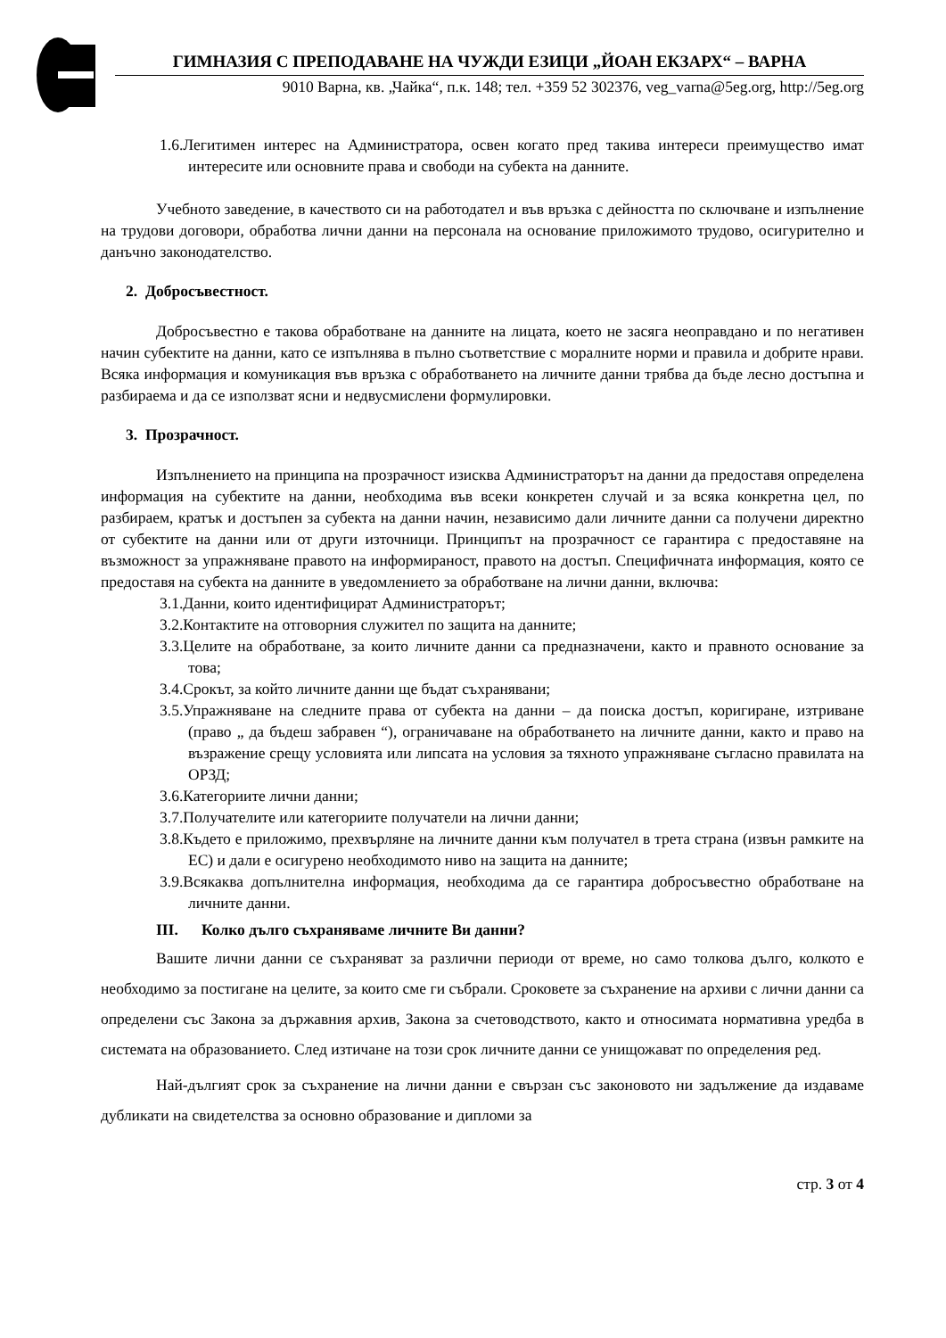ГИМНАЗИЯ С ПРЕПОДАВАНЕ НА ЧУЖДИ ЕЗИЦИ „ЙОАН ЕКЗАРХ“ – ВАРНА
9010 Варна, кв. „Чайка“, п.к. 148; тел. +359 52 302376, veg_varna@5eg.org, http://5eg.org
1.6.Легитимен интерес на Администратора, освен когато пред такива интереси преимущество имат интересите или основните права и свободи на субекта на данните.
Учебното заведение, в качеството си на работодател и във връзка с дейността по сключване и изпълнение на трудови договори, обработва лични данни на персонала на основание приложимото трудово, осигурително и данъчно законодателство.
2. Добросъвестност.
Добросъвестно е такова обработване на данните на лицата, което не засяга неоправдано и по негативен начин субектите на данни, като се изпълнява в пълно съответствие с моралните норми и правила и добрите нрави. Всяка информация и комуникация във връзка с обработването на личните данни трябва да бъде лесно достъпна и разбираема и да се използват ясни и недвусмислени формулировки.
3. Прозрачност.
Изпълнението на принципа на прозрачност изисква Администраторът на данни да предоставя определена информация на субектите на данни, необходима във всеки конкретен случай и за всяка конкретна цел, по разбираем, кратък и достъпен за субекта на данни начин, независимо дали личните данни са получени директно от субектите на данни или от други източници. Принципът на прозрачност се гарантира с предоставяне на възможност за упражняване правото на информираност, правото на достъп. Специфичната информация, която се предоставя на субекта на данните в уведомлението за обработване на лични данни, включва:
3.1.Данни, които идентифицират Администраторът;
3.2.Контактите на отговорния служител по защита на данните;
3.3.Целите на обработване, за които личните данни са предназначени, както и правното основание за това;
3.4.Срокът, за който личните данни ще бъдат съхранявани;
3.5.Упражняване на следните права от субекта на данни – да поиска достъп, коригиране, изтриване (право „ да бъдеш забравен “), ограничаване на обработването на личните данни, както и право на възражение срещу условията или липсата на условия за тяхното упражняване съгласно правилата на ОРЗД;
3.6.Категориите лични данни;
3.7.Получателите или категориите получатели на лични данни;
3.8.Където е приложимо, прехвърляне на личните данни към получател в трета страна (извън рамките на ЕС) и дали е осигурено необходимото ниво на защита на данните;
3.9.Всякаква допълнителна информация, необходима да се гарантира добросъвестно обработване на личните данни.
III. Колко дълго съхраняваме личните Ви данни?
Вашите лични данни се съхраняват за различни периоди от време, но само толкова дълго, колкото е необходимо за постигане на целите, за които сме ги събрали. Сроковете за съхранение на архиви с лични данни са определени със Закона за държавния архив, Закона за счетоводството, както и относимата нормативна уредба в системата на образованието. След изтичане на този срок личните данни се унищожават по определения ред.
Най-дългият срок за съхранение на лични данни е свързан със законовото ни задължение да издаваме дубликати на свидетелства за основно образование и дипломи за
стр. 3 от 4